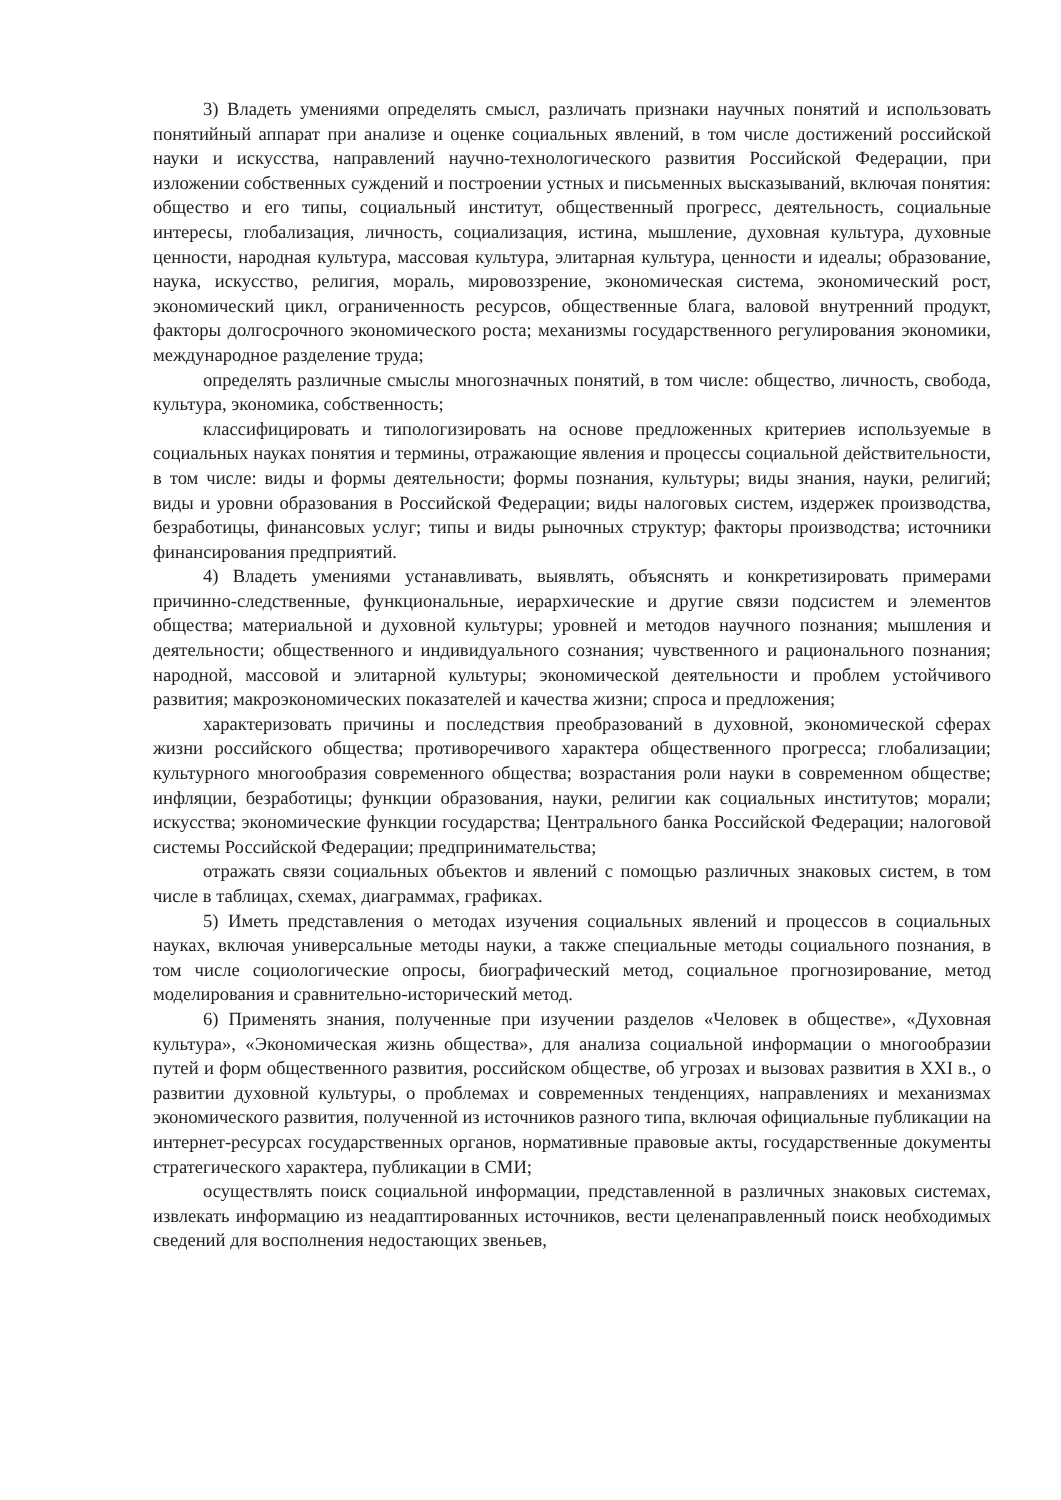3) Владеть умениями определять смысл, различать признаки научных понятий и использовать понятийный аппарат при анализе и оценке социальных явлений, в том числе достижений российской науки и искусства, направлений научно-технологического развития Российской Федерации, при изложении собственных суждений и построении устных и письменных высказываний, включая понятия: общество и его типы, социальный институт, общественный прогресс, деятельность, социальные интересы, глобализация, личность, социализация, истина, мышление, духовная культура, духовные ценности, народная культура, массовая культура, элитарная культура, ценности и идеалы; образование, наука, искусство, религия, мораль, мировоззрение, экономическая система, экономический рост, экономический цикл, ограниченность ресурсов, общественные блага, валовой внутренний продукт, факторы долгосрочного экономического роста; механизмы государственного регулирования экономики, международное разделение труда;
определять различные смыслы многозначных понятий, в том числе: общество, личность, свобода, культура, экономика, собственность;
классифицировать и типологизировать на основе предложенных критериев используемые в социальных науках понятия и термины, отражающие явления и процессы социальной действительности, в том числе: виды и формы деятельности; формы познания, культуры; виды знания, науки, религий; виды и уровни образования в Российской Федерации; виды налоговых систем, издержек производства, безработицы, финансовых услуг; типы и виды рыночных структур; факторы производства; источники финансирования предприятий.
4) Владеть умениями устанавливать, выявлять, объяснять и конкретизировать примерами причинно-следственные, функциональные, иерархические и другие связи подсистем и элементов общества; материальной и духовной культуры; уровней и методов научного познания; мышления и деятельности; общественного и индивидуального сознания; чувственного и рационального познания; народной, массовой и элитарной культуры; экономической деятельности и проблем устойчивого развития; макроэкономических показателей и качества жизни; спроса и предложения;
характеризовать причины и последствия преобразований в духовной, экономической сферах жизни российского общества; противоречивого характера общественного прогресса; глобализации; культурного многообразия современного общества; возрастания роли науки в современном обществе; инфляции, безработицы; функции образования, науки, религии как социальных институтов; морали; искусства; экономические функции государства; Центрального банка Российской Федерации; налоговой системы Российской Федерации; предпринимательства;
отражать связи социальных объектов и явлений с помощью различных знаковых систем, в том числе в таблицах, схемах, диаграммах, графиках.
5) Иметь представления о методах изучения социальных явлений и процессов в социальных науках, включая универсальные методы науки, а также специальные методы социального познания, в том числе социологические опросы, биографический метод, социальное прогнозирование, метод моделирования и сравнительно-исторический метод.
6) Применять знания, полученные при изучении разделов «Человек в обществе», «Духовная культура», «Экономическая жизнь общества», для анализа социальной информации о многообразии путей и форм общественного развития, российском обществе, об угрозах и вызовах развития в XXI в., о развитии духовной культуры, о проблемах и современных тенденциях, направлениях и механизмах экономического развития, полученной из источников разного типа, включая официальные публикации на интернет-ресурсах государственных органов, нормативные правовые акты, государственные документы стратегического характера, публикации в СМИ;
осуществлять поиск социальной информации, представленной в различных знаковых системах, извлекать информацию из неадаптированных источников, вести целенаправленный поиск необходимых сведений для восполнения недостающих звеньев,